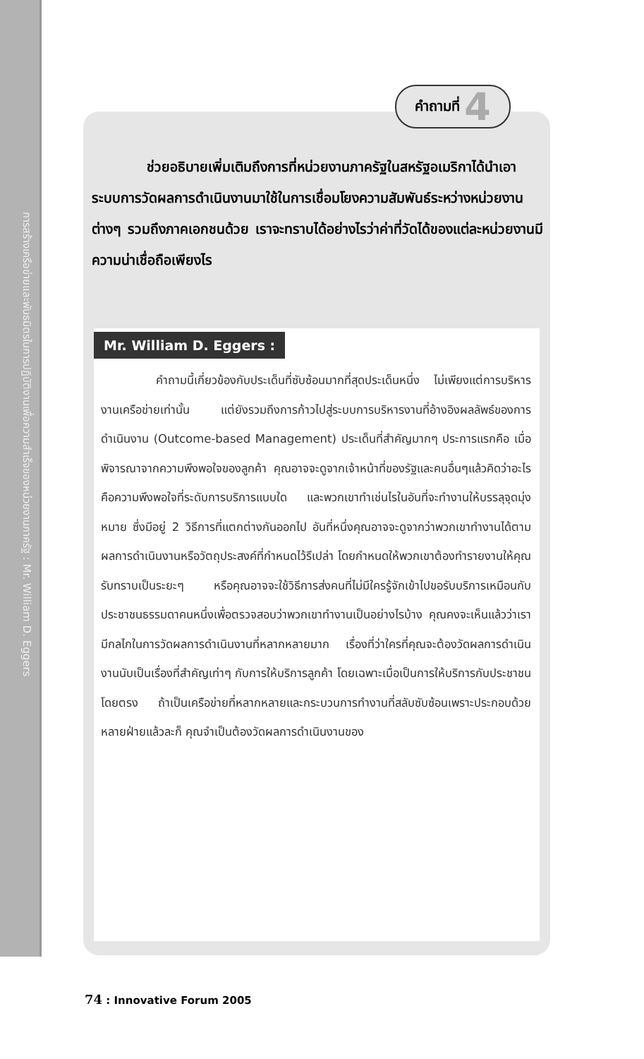การสร้างเครือข่ายและพันธมิตรในการปฏิบัติงานเพื่อความสำเร็จของหน่วยงานภาครัฐ : Mr. William D. Eggers
คำถามที่ 4
ช่วยอธิบายเพิ่มเติมถึงการที่หน่วยงานภาครัฐในสหรัฐอเมริกาได้นำเอาระบบการวัดผลการดำเนินงานมาใช้ในการเชื่อมโยงความสัมพันธ์ระหว่างหน่วยงานต่างๆ รวมถึงภาคเอกชนด้วย เราจะทราบได้อย่างไรว่าค่าที่วัดได้ของแต่ละหน่วยงานมีความน่าเชื่อถือเพียงไร
Mr. William D. Eggers :
คำถามนี้เกี่ยวข้องกับประเด็นที่ซับซ้อนมากที่สุดประเด็นหนึ่ง ไม่เพียงแต่การบริหารงานเครือข่ายเท่านั้น แต่ยังรวมถึงการก้าวไปสู่ระบบการบริหารงานที่อ้างอิงผลลัพธ์ของการดำเนินงาน (Outcome-based Management) ประเด็นที่สำคัญมากๆ ประการแรกคือ เมื่อพิจารณาจากความพึงพอใจของลูกค้า คุณอาจจะดูจากเจ้าหน้าที่ของรัฐและคนอื่นๆแล้วคิดว่าอะไรคือความพึงพอใจที่ระดับการบริการแบบใด และพวกเขาทำเช่นไรในอันที่จะทำงานให้บรรลุจุดมุ่งหมาย ซึ่งมีอยู่ 2 วิธีการที่แตกต่างกันออกไป อันที่หนึ่งคุณอาจจะดูจากว่าพวกเขาทำงานได้ตามผลการดำเนินงานหรือวัตถุประสงค์ที่กำหนดไว้รึเปล่า โดยกำหนดให้พวกเขาต้องทำรายงานให้คุณรับทราบเป็นระยะๆ หรือคุณอาจจะใช้วิธีการส่งคนที่ไม่มีใครรู้จักเข้าไปขอรับบริการเหมือนกับประชาชนธรรมดาคนหนึ่งเพื่อตรวจสอบว่าพวกเขาทำงานเป็นอย่างไรบ้าง คุณคงจะเห็นแล้วว่าเรามีกลไกในการวัดผลการดำเนินงานที่หลากหลายมาก เรื่องที่ว่าใครที่คุณจะต้องวัดผลการดำเนินงานนับเป็นเรื่องที่สำคัญเท่าๆ กับการให้บริการลูกค้า โดยเฉพาะเมื่อเป็นการให้บริการกับประชาชนโดยตรง ถ้าเป็นเครือข่ายที่หลากหลายและกระบวนการทำงานที่สลับซับซ้อนเพราะประกอบด้วยหลายฝ่ายแล้วละก็ คุณจำเป็นต้องวัดผลการดำเนินงานของ
74 : Innovative Forum 2005